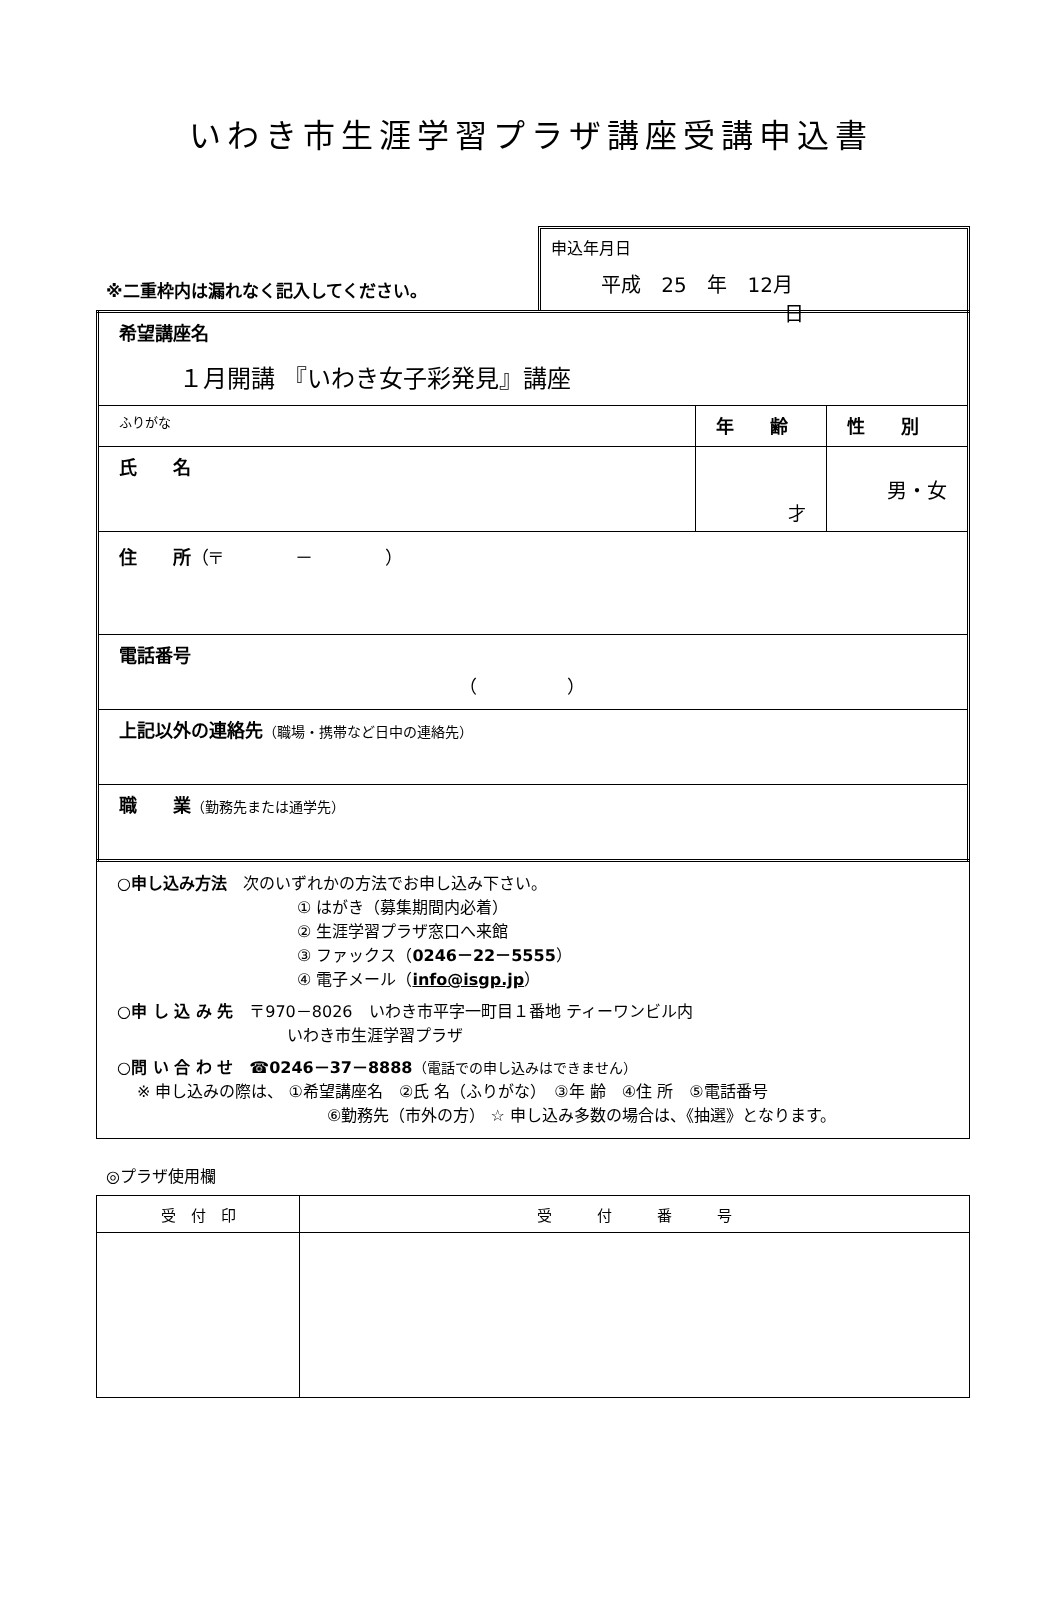いわき市生涯学習プラザ講座受講申込書
※二重枠内は漏れなく記入してください。
申込年月日
平成 25 年 12月 日
| 希望講座名 １月開講 『いわき女子彩発見』講座 | | |
| ふりがな | 年 齢 | 性 別 |
| 氏 名 | 才 | 男・女 |
| 住 所 （〒 － ） | | |
| 電話番号 （ ） | | |
| 上記以外の連絡先 （職場・携帯など日中の連絡先） | | |
| 職 業 （勤務先または通学先） | | |
○申し込み方法　次のいずれかの方法でお申し込み下さい。
① はがき（募集期間内必着）
② 生涯学習プラザ窓口へ来館
③ ファックス（0246－22－5555）
④ 電子メール（info@isgp.jp）
○申 し 込 み 先　〒970－8026　いわき市平字一町目１番地 ティーワンビル内
いわき市生涯学習プラザ
○問 い 合 わ せ　☎0246－37－8888（電話での申し込みはできません）
※ 申し込みの際は、 ①希望講座名　②氏 名（ふりがな）　③年 齢　④住 所　⑤電話番号
⑥勤務先（市外の方） ☆ 申し込み多数の場合は、《抽選》となります。
◎プラザ使用欄
| 受 付 印 | 受 付 番 号 |
| --- | --- |